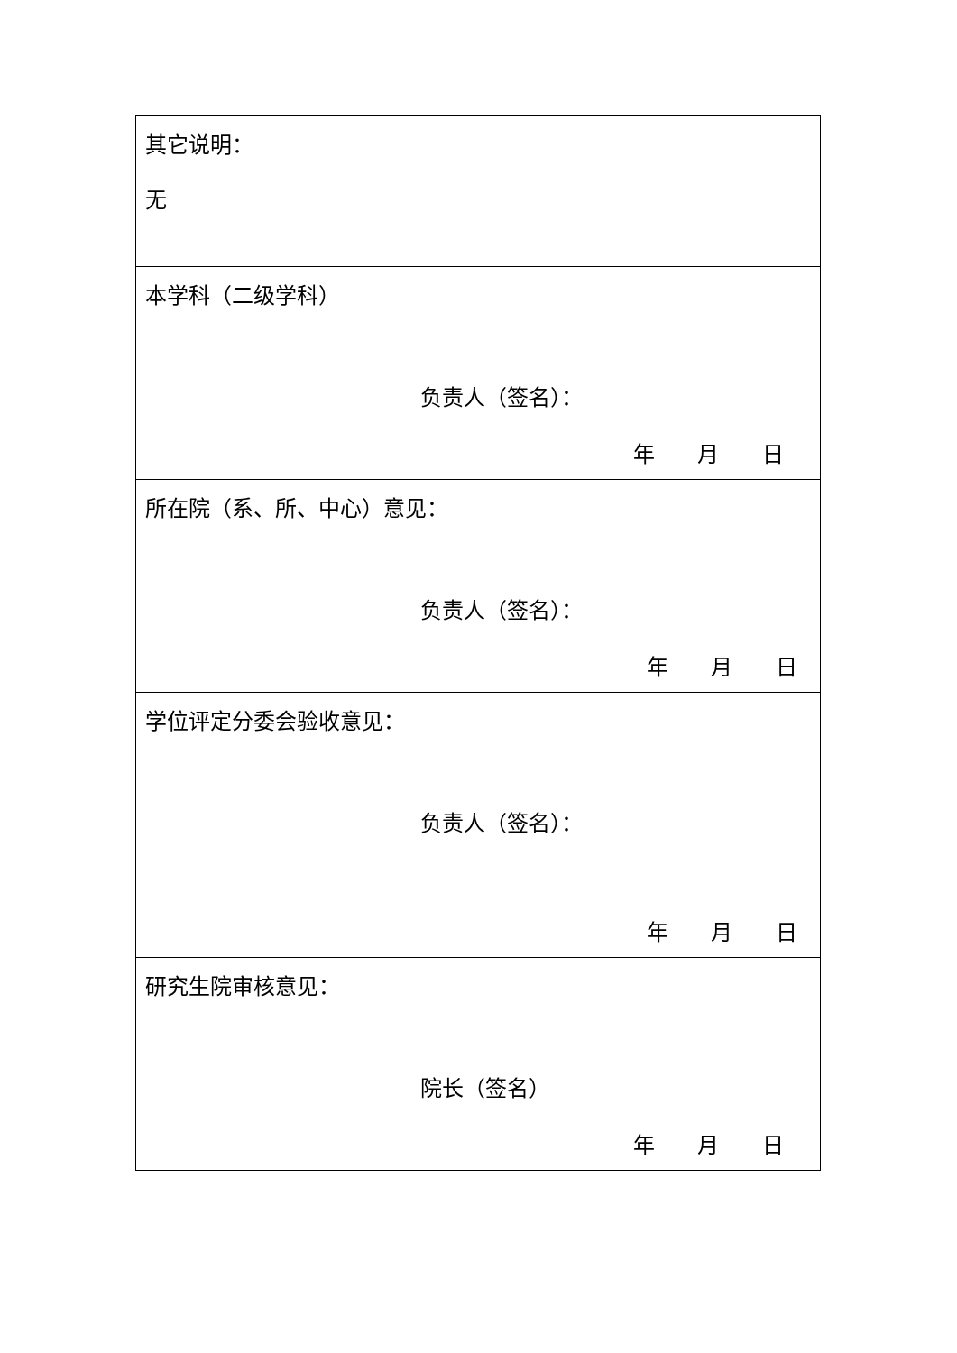| 其它说明： 无 |
| 本学科（二级学科） 负责人（签名）： 年 月 日 |
| 所在院（系、所、中心）意见： 负责人（签名）： 年 月 日 |
| 学位评定分委会验收意见： 负责人（签名）： 年 月 日 |
| 研究生院审核意见： 院长（签名） 年 月 日 |